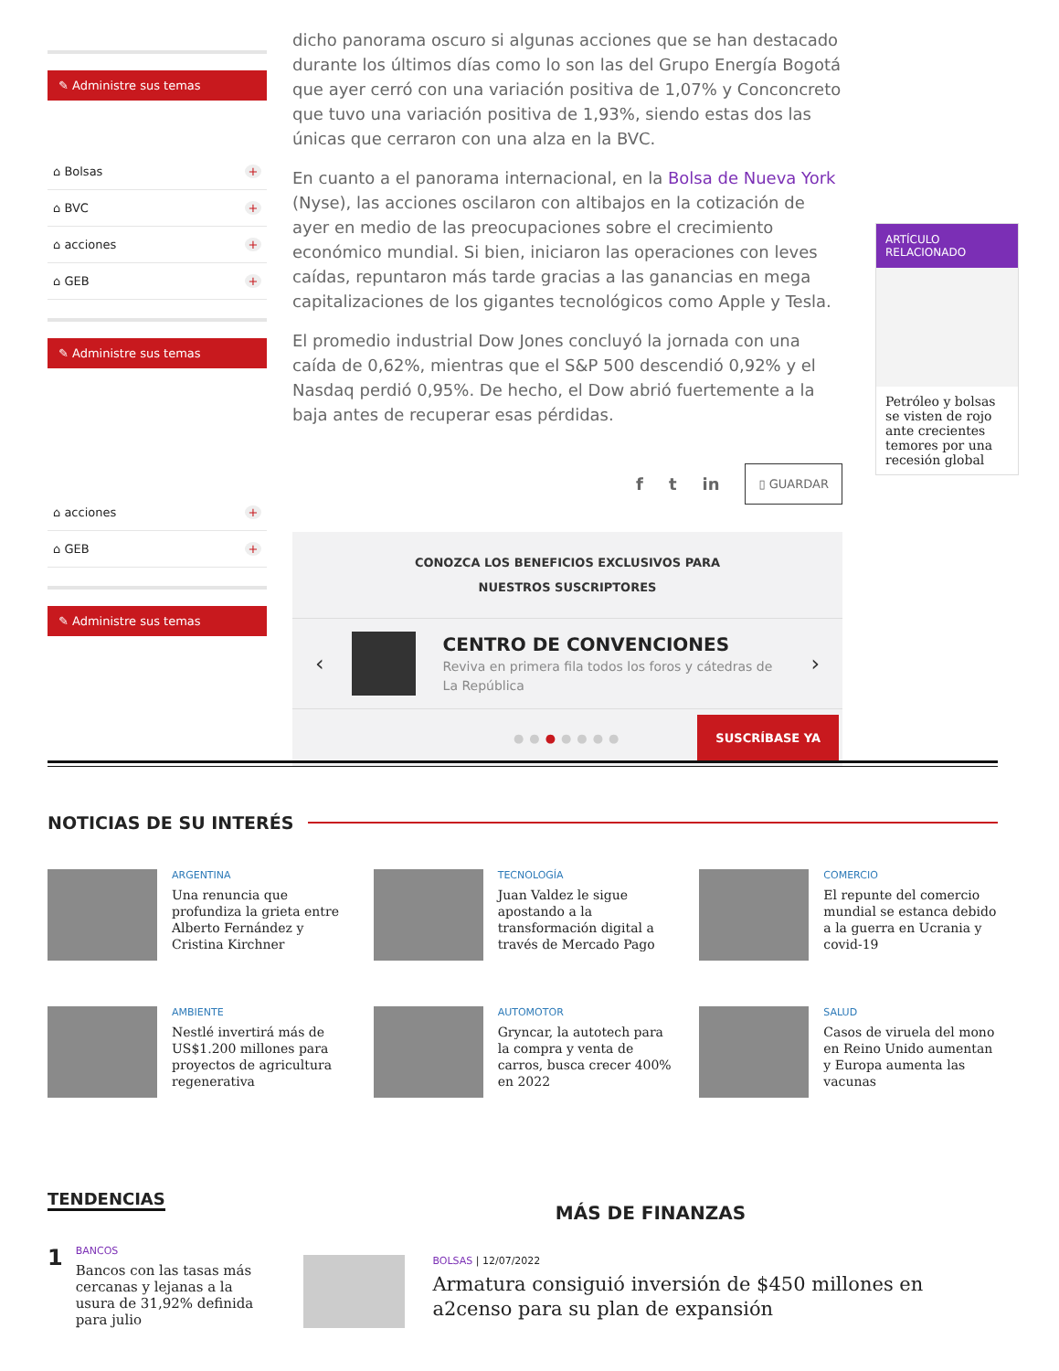✎ Administre sus temas
⌂ Bolsas +
⌂ BVC +
⌂ acciones +
⌂ GEB +
✎ Administre sus temas
⌂ acciones +
⌂ GEB +
✎ Administre sus temas
dicho panorama oscuro si algunas acciones que se han destacado durante los últimos días como lo son las del Grupo Energía Bogotá que ayer cerró con una variación positiva de 1,07% y Conconcreto que tuvo una variación positiva de 1,93%, siendo estas dos las únicas que cerraron con una alza en la BVC.
En cuanto a el panorama internacional, en la Bolsa de Nueva York (Nyse), las acciones oscilaron con altibajos en la cotización de ayer en medio de las preocupaciones sobre el crecimiento económico mundial. Si bien, iniciaron las operaciones con leves caídas, repuntaron más tarde gracias a las ganancias en mega capitalizaciones de los gigantes tecnológicos como Apple y Tesla.
El promedio industrial Dow Jones concluyó la jornada con una caída de 0,62%, mientras que el S&P 500 descendió 0,92% y el Nasdaq perdió 0,95%. De hecho, el Dow abrió fuertemente a la baja antes de recuperar esas pérdidas.
f t in ▯ GUARDAR
CONOZCA LOS BENEFICIOS EXCLUSIVOS PARA
NUESTROS SUSCRIPTORES
‹
CENTRO DE CONVENCIONES
Reviva en primera fila todos los foros y cátedras de La República
›
●●●●●●● SUSCRÍBASE YA
ARTÍCULO
RELACIONADO
Petróleo y bolsas se visten de rojo ante crecientes temores por una recesión global
NOTICIAS DE SU INTERÉS
ARGENTINA
Una renuncia que profundiza la grieta entre Alberto Fernández y Cristina Kirchner
TECNOLOGÍA
Juan Valdez le sigue apostando a la transformación digital a través de Mercado Pago
COMERCIO
El repunte del comercio mundial se estanca debido a la guerra en Ucrania y covid-19
AMBIENTE
Nestlé invertirá más de US$1.200 millones para proyectos de agricultura regenerativa
AUTOMOTOR
Gryncar, la autotech para la compra y venta de carros, busca crecer 400% en 2022
SALUD
Casos de viruela del mono en Reino Unido aumentan y Europa aumenta las vacunas
TENDENCIAS
1
BANCOS
Bancos con las tasas más cercanas y lejanas a la usura de 31,92% definida para julio
MÁS DE FINANZAS
BOLSAS | 12/07/2022
Armatura consiguió inversión de $450 millones en a2censo para su plan de expansión